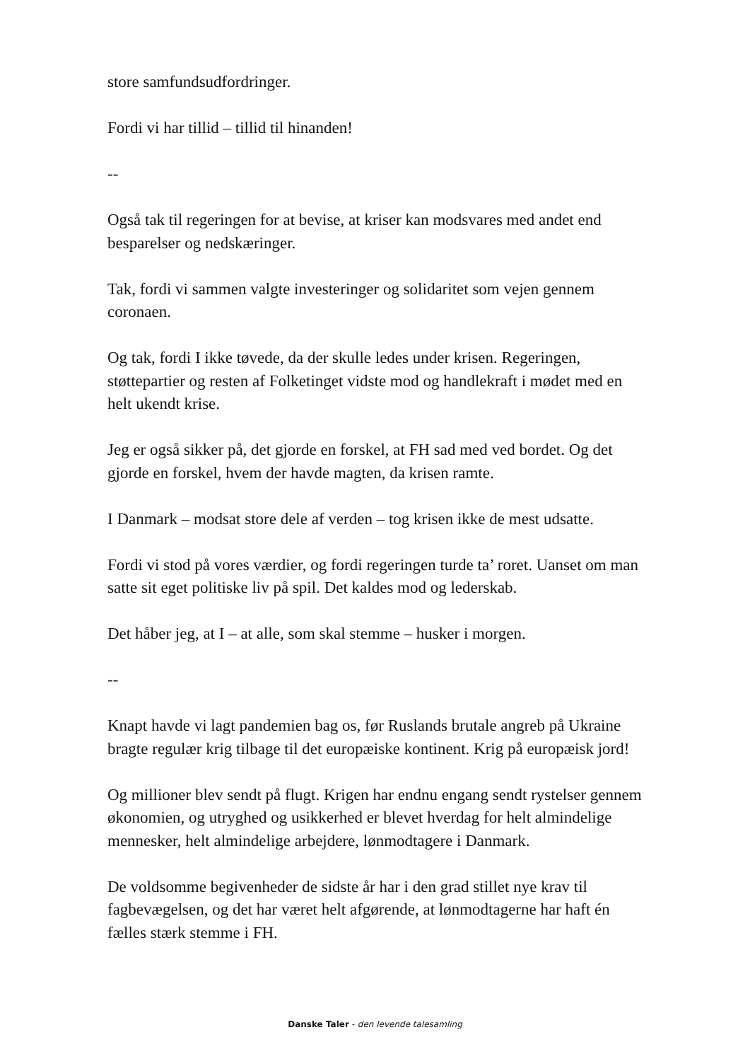store samfundsudfordringer.
Fordi vi har tillid – tillid til hinanden!
--
Også tak til regeringen for at bevise, at kriser kan modsvares med andet end besparelser og nedskæringer.
Tak, fordi vi sammen valgte investeringer og solidaritet som vejen gennem coronaen.
Og tak, fordi I ikke tøvede, da der skulle ledes under krisen. Regeringen, støttepartier og resten af Folketinget vidste mod og handlekraft i mødet med en helt ukendt krise.
Jeg er også sikker på, det gjorde en forskel, at FH sad med ved bordet. Og det gjorde en forskel, hvem der havde magten, da krisen ramte.
I Danmark – modsat store dele af verden – tog krisen ikke de mest udsatte.
Fordi vi stod på vores værdier, og fordi regeringen turde ta’ roret. Uanset om man satte sit eget politiske liv på spil. Det kaldes mod og lederskab.
Det håber jeg, at I – at alle, som skal stemme – husker i morgen.
--
Knapt havde vi lagt pandemien bag os, før Ruslands brutale angreb på Ukraine bragte regulær krig tilbage til det europæiske kontinent. Krig på europæisk jord!
Og millioner blev sendt på flugt. Krigen har endnu engang sendt rystelser gennem økonomien, og utryghed og usikkerhed er blevet hverdag for helt almindelige mennesker, helt almindelige arbejdere, lønmodtagere i Danmark.
De voldsomme begivenheder de sidste år har i den grad stillet nye krav til fagbevægelsen, og det har været helt afgørende, at lønmodtagerne har haft én fælles stærk stemme i FH.
Danske Taler - den levende talesamling